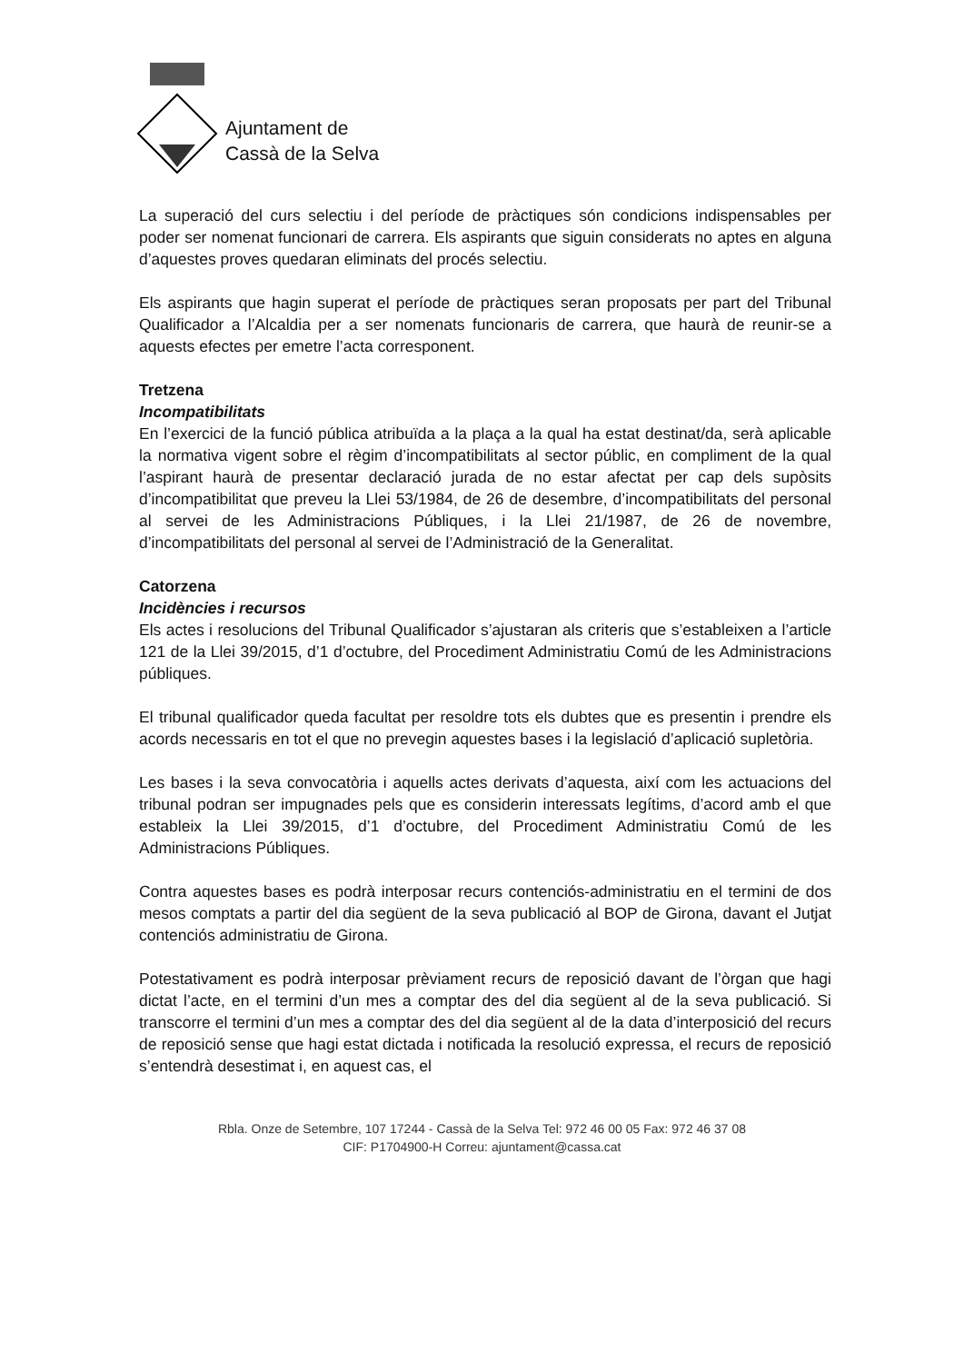Ajuntament de
Cassà de la Selva
La superació del curs selectiu i del període de pràctiques són condicions indispensables per poder ser nomenat funcionari de carrera. Els aspirants que siguin considerats no aptes en alguna d’aquestes proves quedaran eliminats del procés selectiu.
Els aspirants que hagin superat el període de pràctiques seran proposats per part del Tribunal Qualificador a l’Alcaldia per a ser nomenats funcionaris de carrera, que haurà de reunir-se a aquests efectes per emetre l’acta corresponent.
Tretzena
Incompatibilitats
En l’exercici de la funció pública atribuïda a la plaça a la qual ha estat destinat/da, serà aplicable la normativa vigent sobre el règim d’incompatibilitats al sector públic, en compliment de la qual l’aspirant haurà de presentar declaració jurada de no estar afectat per cap dels supòsits d’incompatibilitat que preveu la Llei 53/1984, de 26 de desembre, d’incompatibilitats del personal al servei de les Administracions Públiques, i la Llei 21/1987, de 26 de novembre, d’incompatibilitats del personal al servei de l’Administració de la Generalitat.
Catorzena
Incidències i recursos
Els actes i resolucions del Tribunal Qualificador s’ajustaran als criteris que s’estableixen a l’article 121 de la Llei 39/2015, d’1 d’octubre, del Procediment Administratiu Comú de les Administracions públiques.
El tribunal qualificador queda facultat per resoldre tots els dubtes que es presentin i prendre els acords necessaris en tot el que no prevegin aquestes bases i la legislació d’aplicació supletòria.
Les bases i la seva convocatòria i aquells actes derivats d’aquesta, així com les actuacions del tribunal podran ser impugnades pels que es considerin interessats legítims, d’acord amb el que estableix la Llei 39/2015, d’1 d’octubre, del Procediment Administratiu Comú de les Administracions Públiques.
Contra aquestes bases es podrà interposar recurs contenciós-administratiu en el termini de dos mesos comptats a partir del dia següent de la seva publicació al BOP de Girona, davant el Jutjat contenciós administratiu de Girona.
Potestativament es podrà interposar prèviament recurs de reposició davant de l’òrgan que hagi dictat l’acte, en el termini d’un mes a comptar des del dia següent al de la seva publicació. Si transcorre el termini d’un mes a comptar des del dia següent al de la data d’interposició del recurs de reposició sense que hagi estat dictada i notificada la resolució expressa, el recurs de reposició s’entendrà desestimat i, en aquest cas, el
Rbla. Onze de Setembre, 107 17244 - Cassà de la Selva Tel: 972 46 00 05 Fax: 972 46 37 08
CIF: P1704900-H Correu: ajuntament@cassa.cat